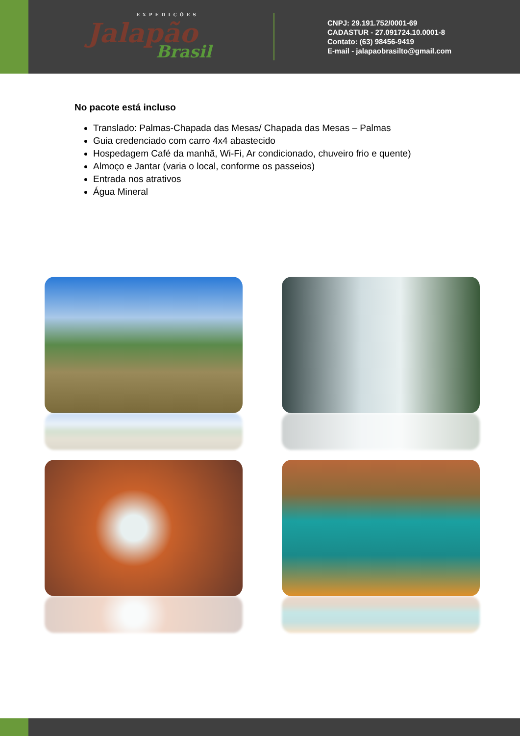EXPEDIÇÕES
Jalapão
Brasil
CNPJ: 29.191.752/0001-69
CADASTUR - 27.091724.10.0001-8
Contato: (63) 98456-9419
E-mail - jalapaobrasilto@gmail.com
No pacote está incluso
Translado: Palmas-Chapada das Mesas/ Chapada das Mesas – Palmas
Guia credenciado com carro 4x4 abastecido
Hospedagem Café da manhã, Wi-Fi, Ar condicionado, chuveiro frio e quente)
Almoço e Jantar (varia o local, conforme os passeios)
Entrada nos atrativos
Água Mineral